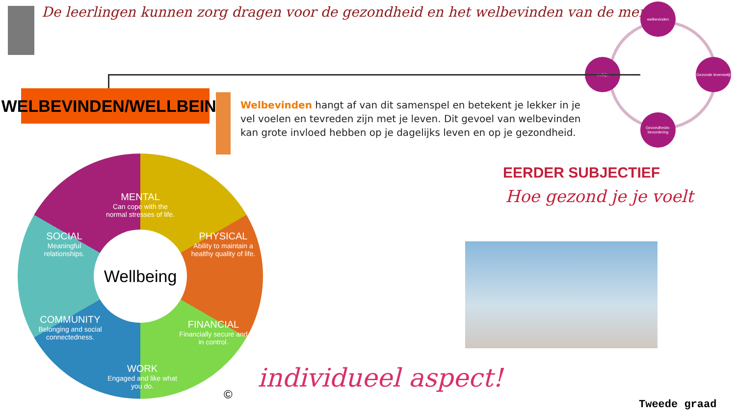De leerlingen kunnen zorg dragen voor de gezondheid en het welbevinden van de mens
welbevinden
welzijn
Gezonde levensstijl
Gezondheids-bevordering
WELBEVINDEN/WELLBEING
Welbevinden hangt af van dit samenspel en betekent je lekker in je vel voelen en tevreden zijn met je leven. Dit gevoel van welbevinden kan grote invloed hebben op je dagelijks leven en op je gezondheid.
MENTAL
Can cope with the normal stresses of life.
PHYSICAL
Ability to maintain a healthy quality of life.
FINANCIAL
Financially secure and in control.
WORK
Engaged and like what you do.
COMMUNITY
Belonging and social connectedness.
SOCIAL
Meaningful relationships.
Wellbeing
©
EERDER SUBJECTIEF
Hoe gezond je je voelt
individueel aspect!
Tweede graad